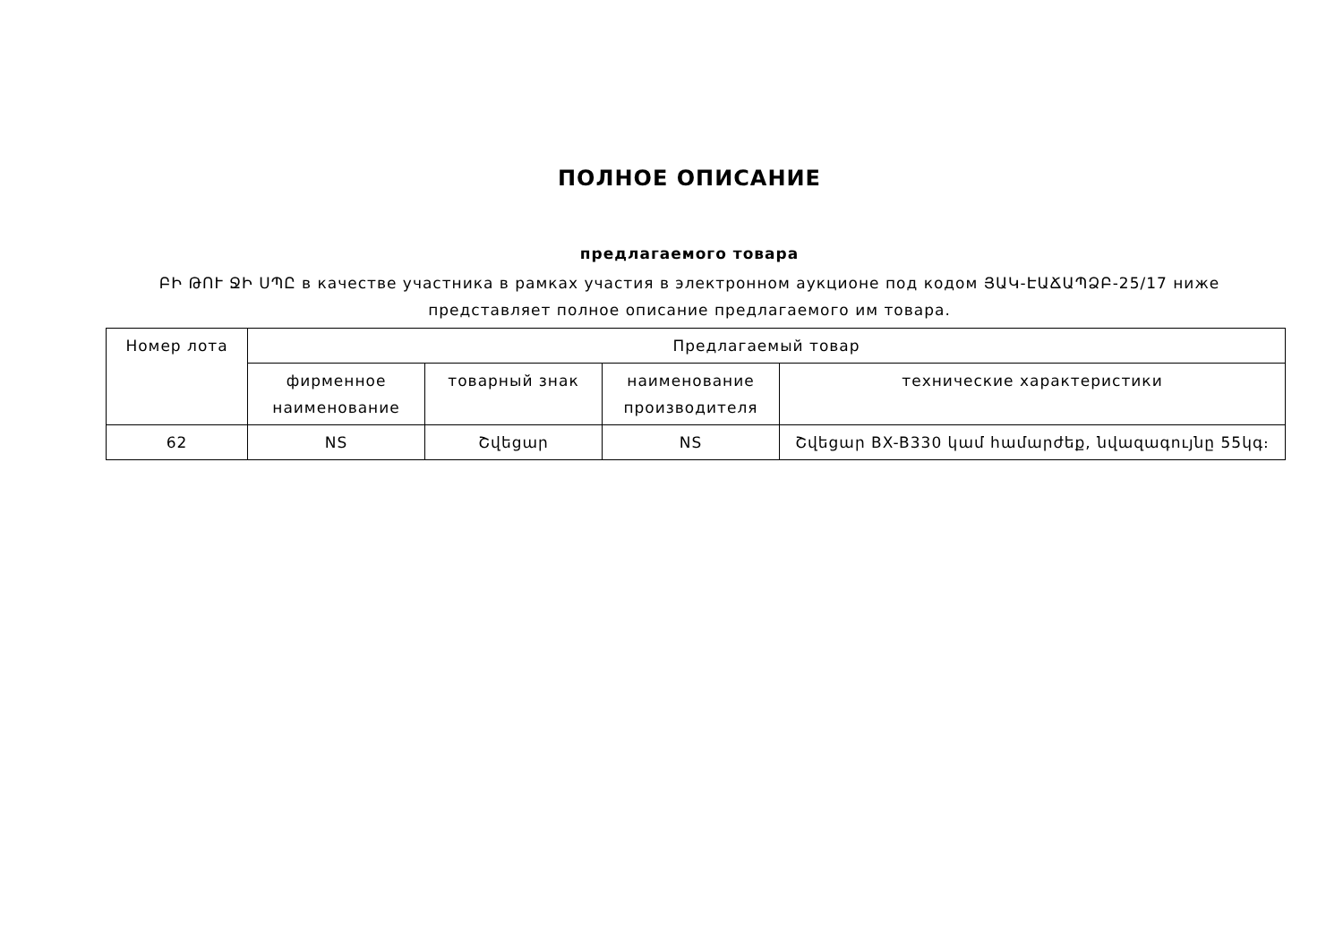ПОЛНОЕ ОПИСАНИЕ
предлагаемого товара
ԲԻ ԹՈՒ ՋԻ ՍՊԸ в качестве участника в рамках участия в электронном аукционе под кодом ՅԱԿ-ԷԱՃԱՊՁԲ-25/17 ниже представляет полное описание предлагаемого им товара.
| Номер лота | Предлагаемый товар | | | |
| --- | --- | --- | --- | --- |
| | фирменное наименование | товарный знак | наименование производителя | технические характеристики |
| 62 | NS | Շվեցար | NS | Շվեցար BX-B330 կամ համարժեք, նվազագույնը 55կգ։ |